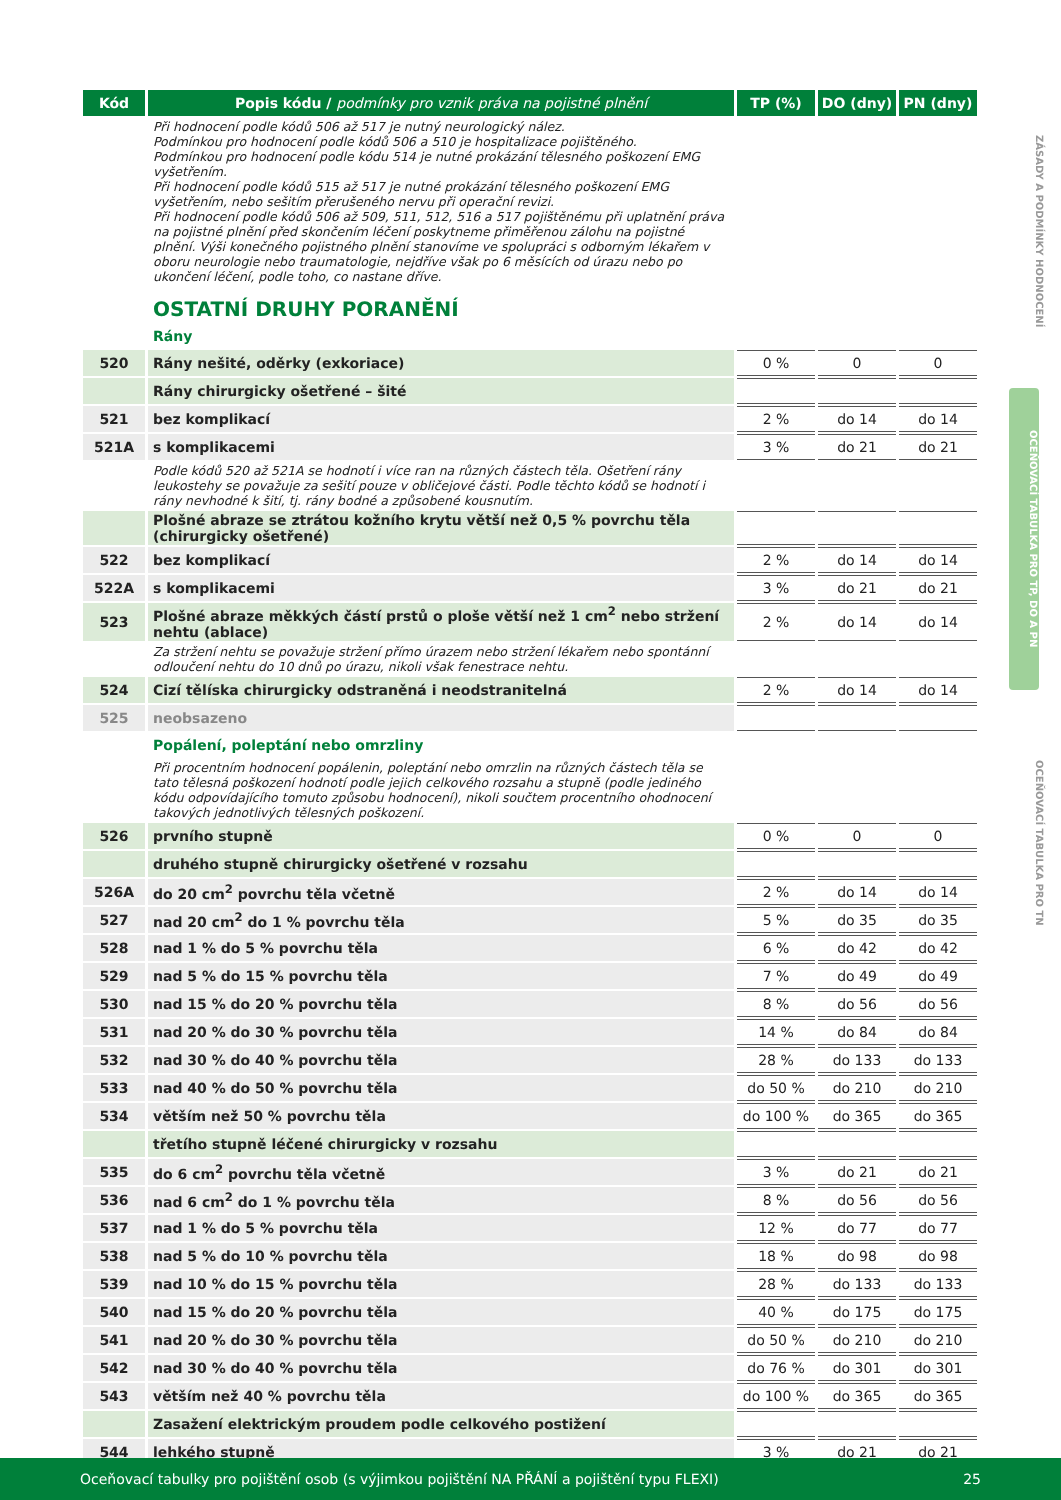ZÁSADY A PODMÍNKY HODNOCENÍ
OCEŇOVACÍ TABULKA PRO TP, DO A PN
OCEŇOVACÍ TABULKA PRO TN
| Kód | Popis kódu / podmínky pro vznik práva na pojistné plnění | TP (%) | DO (dny) | PN (dny) |
| --- | --- | --- | --- | --- |
| | Při hodnocení podle kódů 506 až 517 je nutný neurologický nález. Podmínkou pro hodnocení podle kódů 506 a 510 je hospitalizace pojištěného. Podmínkou pro hodnocení podle kódu 514 je nutné prokázání tělesného poškození EMG vyšetřením. Při hodnocení podle kódů 515 až 517 je nutné prokázání tělesného poškození EMG vyšetřením, nebo sešitím přerušeného nervu při operační revizi. Při hodnocení podle kódů 506 až 509, 511, 512, 516 a 517 pojištěnému při uplatnění práva na pojistné plnění před skončením léčení poskytneme přiměřenou zálohu na pojistné plnění. Výši konečného pojistného plnění stanovíme ve spolupráci s odborným lékařem v oboru neurologie nebo traumatologie, nejdříve však po 6 měsících od úrazu nebo po ukončení léčení, podle toho, co nastane dříve. | | | |
| | OSTATNÍ DRUHY PORANĚNÍ | | | |
| | Rány | | | |
| 520 | Rány nešité, oděrky (exkoriace) | 0 % | 0 | 0 |
| | Rány chirurgicky ošetřené – šité | | | |
| 521 | bez komplikací | 2 % | do 14 | do 14 |
| 521A | s komplikacemi | 3 % | do 21 | do 21 |
| | Podle kódů 520 až 521A se hodnotí i více ran na různých částech těla. Ošetření rány leukostehy se považuje za sešití pouze v obličejové části. Podle těchto kódů se hodnotí i rány nevhodné k šití, tj. rány bodné a způsobené kousnutím. | | | |
| | Plošné abraze se ztrátou kožního krytu větší než 0,5 % povrchu těla (chirurgicky ošetřené) | | | |
| 522 | bez komplikací | 2 % | do 14 | do 14 |
| 522A | s komplikacemi | 3 % | do 21 | do 21 |
| 523 | Plošné abraze měkkých částí prstů o ploše větší než 1 cm<sup>2</sup> nebo stržení nehtu (ablace) | 2 % | do 14 | do 14 |
| | Za stržení nehtu se považuje stržení přímo úrazem nebo stržení lékařem nebo spontánní odloučení nehtu do 10 dnů po úrazu, nikoli však fenestrace nehtu. | | | |
| 524 | Cizí tělíska chirurgicky odstraněná i neodstranitelná | 2 % | do 14 | do 14 |
| 525 | neobsazeno | | | |
| | Popálení, poleptání nebo omrzliny | | | |
| | Při procentním hodnocení popálenin, poleptání nebo omrzlin na různých částech těla se tato tělesná poškození hodnotí podle jejich celkového rozsahu a stupně (podle jediného kódu odpovídajícího tomuto způsobu hodnocení), nikoli součtem procentního ohodnocení takových jednotlivých tělesných poškození. | | | |
| 526 | prvního stupně | 0 % | 0 | 0 |
| | druhého stupně chirurgicky ošetřené v rozsahu | | | |
| 526A | do 20 cm<sup>2</sup> povrchu těla včetně | 2 % | do 14 | do 14 |
| 527 | nad 20 cm<sup>2</sup> do 1 % povrchu těla | 5 % | do 35 | do 35 |
| 528 | nad 1 % do 5 % povrchu těla | 6 % | do 42 | do 42 |
| 529 | nad 5 % do 15 % povrchu těla | 7 % | do 49 | do 49 |
| 530 | nad 15 % do 20 % povrchu těla | 8 % | do 56 | do 56 |
| 531 | nad 20 % do 30 % povrchu těla | 14 % | do 84 | do 84 |
| 532 | nad 30 % do 40 % povrchu těla | 28 % | do 133 | do 133 |
| 533 | nad 40 % do 50 % povrchu těla | do 50 % | do 210 | do 210 |
| 534 | větším než 50 % povrchu těla | do 100 % | do 365 | do 365 |
| | třetího stupně léčené chirurgicky v rozsahu | | | |
| 535 | do 6 cm<sup>2</sup> povrchu těla včetně | 3 % | do 21 | do 21 |
| 536 | nad 6 cm<sup>2</sup> do 1 % povrchu těla | 8 % | do 56 | do 56 |
| 537 | nad 1 % do 5 % povrchu těla | 12 % | do 77 | do 77 |
| 538 | nad 5 % do 10 % povrchu těla | 18 % | do 98 | do 98 |
| 539 | nad 10 % do 15 % povrchu těla | 28 % | do 133 | do 133 |
| 540 | nad 15 % do 20 % povrchu těla | 40 % | do 175 | do 175 |
| 541 | nad 20 % do 30 % povrchu těla | do 50 % | do 210 | do 210 |
| 542 | nad 30 % do 40 % povrchu těla | do 76 % | do 301 | do 301 |
| 543 | větším než 40 % povrchu těla | do 100 % | do 365 | do 365 |
| | Zasažení elektrickým proudem podle celkového postižení | | | |
| 544 | lehkého stupně | 3 % | do 21 | do 21 |
Oceňovací tabulky pro pojištění osob (s výjimkou pojištění NA PŘÁNÍ a pojištění typu FLEXI) 25